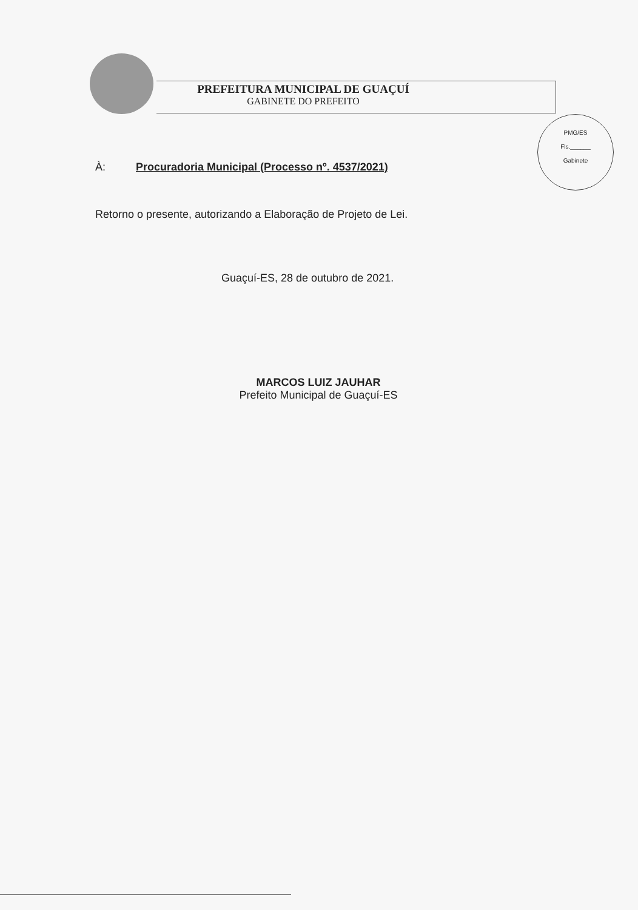PREFEITURA MUNICIPAL DE GUAÇUÍ
GABINETE DO PREFEITO
PMG/ES
Fls.______
Gabinete
À: Procuradoria Municipal (Processo nº. 4537/2021)
Retorno o presente, autorizando a Elaboração de Projeto de Lei.
Guaçuí-ES, 28 de outubro de 2021.
MARCOS LUIZ JAUHAR
Prefeito Municipal de Guaçuí-ES